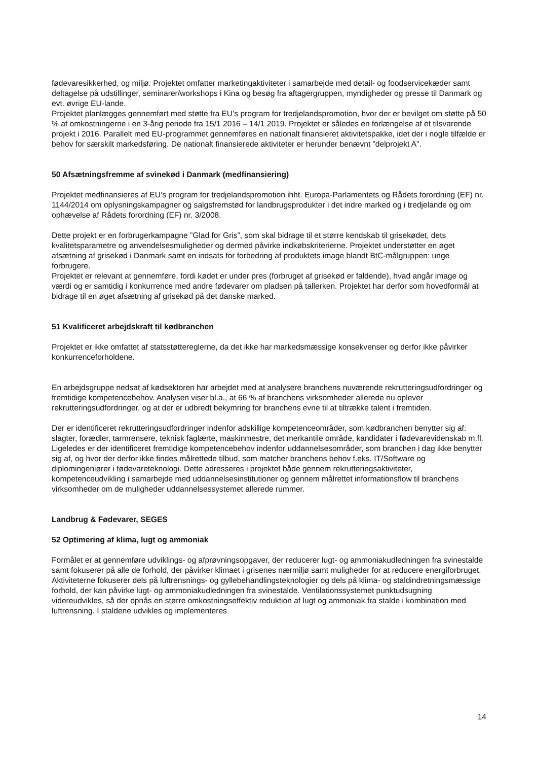fødevaresikkerhed, og miljø. Projektet omfatter marketingaktiviteter i samarbejde med detail- og foodservicekæder samt deltagelse på udstillinger, seminarer/workshops i Kina og besøg fra aftagergruppen, myndigheder og presse til Danmark og evt. øvrige EU-lande.
Projektet planlægges gennemført med støtte fra EU’s program for tredjelandspromotion, hvor der er bevilget om støtte på 50 % af omkostningerne i en 3-årig periode fra 15/1 2016 – 14/1 2019. Projektet er således en forlængelse af et tilsvarende projekt i 2016. Parallelt med EU-programmet gennemføres en nationalt finansieret aktivitetspakke, idet der i nogle tilfælde er behov for særskilt markedsføring. De nationalt finansierede aktiviteter er herunder benævnt ”delprojekt A”.
50 Afsætningsfremme af svinekød i Danmark (medfinansiering)
Projektet medfinansieres af EU’s program for tredjelandspromotion ihht. Europa-Parlamentets og Rådets forordning (EF) nr. 1144/2014 om oplysningskampagner og salgsfremstød for landbrugsprodukter i det indre marked og i tredjelande og om ophævelse af Rådets forordning (EF) nr. 3/2008.
Dette projekt er en forbrugerkampagne ”Glad for Gris”, som skal bidrage til et større kendskab til grisekødet, dets kvalitetsparametre og anvendelsesmuligheder og dermed påvirke indkøbskriterierne. Projektet understøtter en øget afsætning af grisekød i Danmark samt en indsats for forbedring af produktets image blandt BtC-målgruppen: unge forbrugere.
Projektet er relevant at gennemføre, fordi kødet er under pres (forbruget af grisekød er faldende), hvad angår image og værdi og er samtidig i konkurrence med andre fødevarer om pladsen på tallerken. Projektet har derfor som hovedformål at bidrage til en øget afsætning af grisekød på det danske marked.
51 Kvalificeret arbejdskraft til kødbranchen
Projektet er ikke omfattet af statsstøttereglerne, da det ikke har markedsmæssige konsekvenser og derfor ikke påvirker konkurrenceforholdene.
En arbejdsgruppe nedsat af kødsektoren har arbejdet med at analysere branchens nuværende rekrutteringsudfordringer og fremtidige kompetencebehov. Analysen viser bl.a., at 66 % af branchens virksomheder allerede nu oplever rekrutteringsudfordringer, og at der er udbredt bekymring for branchens evne til at tiltrække talent i fremtiden.
Der er identificeret rekrutteringsudfordringer indenfor adskillige kompetenceområder, som kødbranchen benytter sig af: slagter, forædler, tarmrensere, teknisk faglærte, maskinmestre, det merkantile område, kandidater i fødevarevidenskab m.fl. Ligeledes er der identificeret fremtidige kompetencebehov indenfor uddannelsesområder, som branchen i dag ikke benytter sig af, og hvor der derfor ikke findes målrettede tilbud, som matcher branchens behov f.eks. IT/Software og diplomingeniører i fødevareteknologi. Dette adresseres i projektet både gennem rekrutteringsaktiviteter, kompetenceudvikling i samarbejde med uddannelsesinstitutioner og gennem målrettet informationsflow til branchens virksomheder om de muligheder uddannelsessystemet allerede rummer.
Landbrug & Fødevarer, SEGES
52 Optimering af klima, lugt og ammoniak
Formålet er at gennemføre udviklings- og afprøvningsopgaver, der reducerer lugt- og ammoniakudledningen fra svinestalde samt fokuserer på alle de forhold, der påvirker klimaet i grisenes nærmiljø samt muligheder for at reducere energiforbruget.
Aktiviteterne fokuserer dels på luftrensnings- og gyllebehandlingsteknologier og dels på klima- og staldindretningsmæssige forhold, der kan påvirke lugt- og ammoniakudledningen fra svinestalde. Ventilationssystemet punktudsugning videreudvikles, så der opnås en større omkostningseffektiv reduktion af lugt og ammoniak fra stalde i kombination med luftrensning. I staldene udvikles og implementeres
14